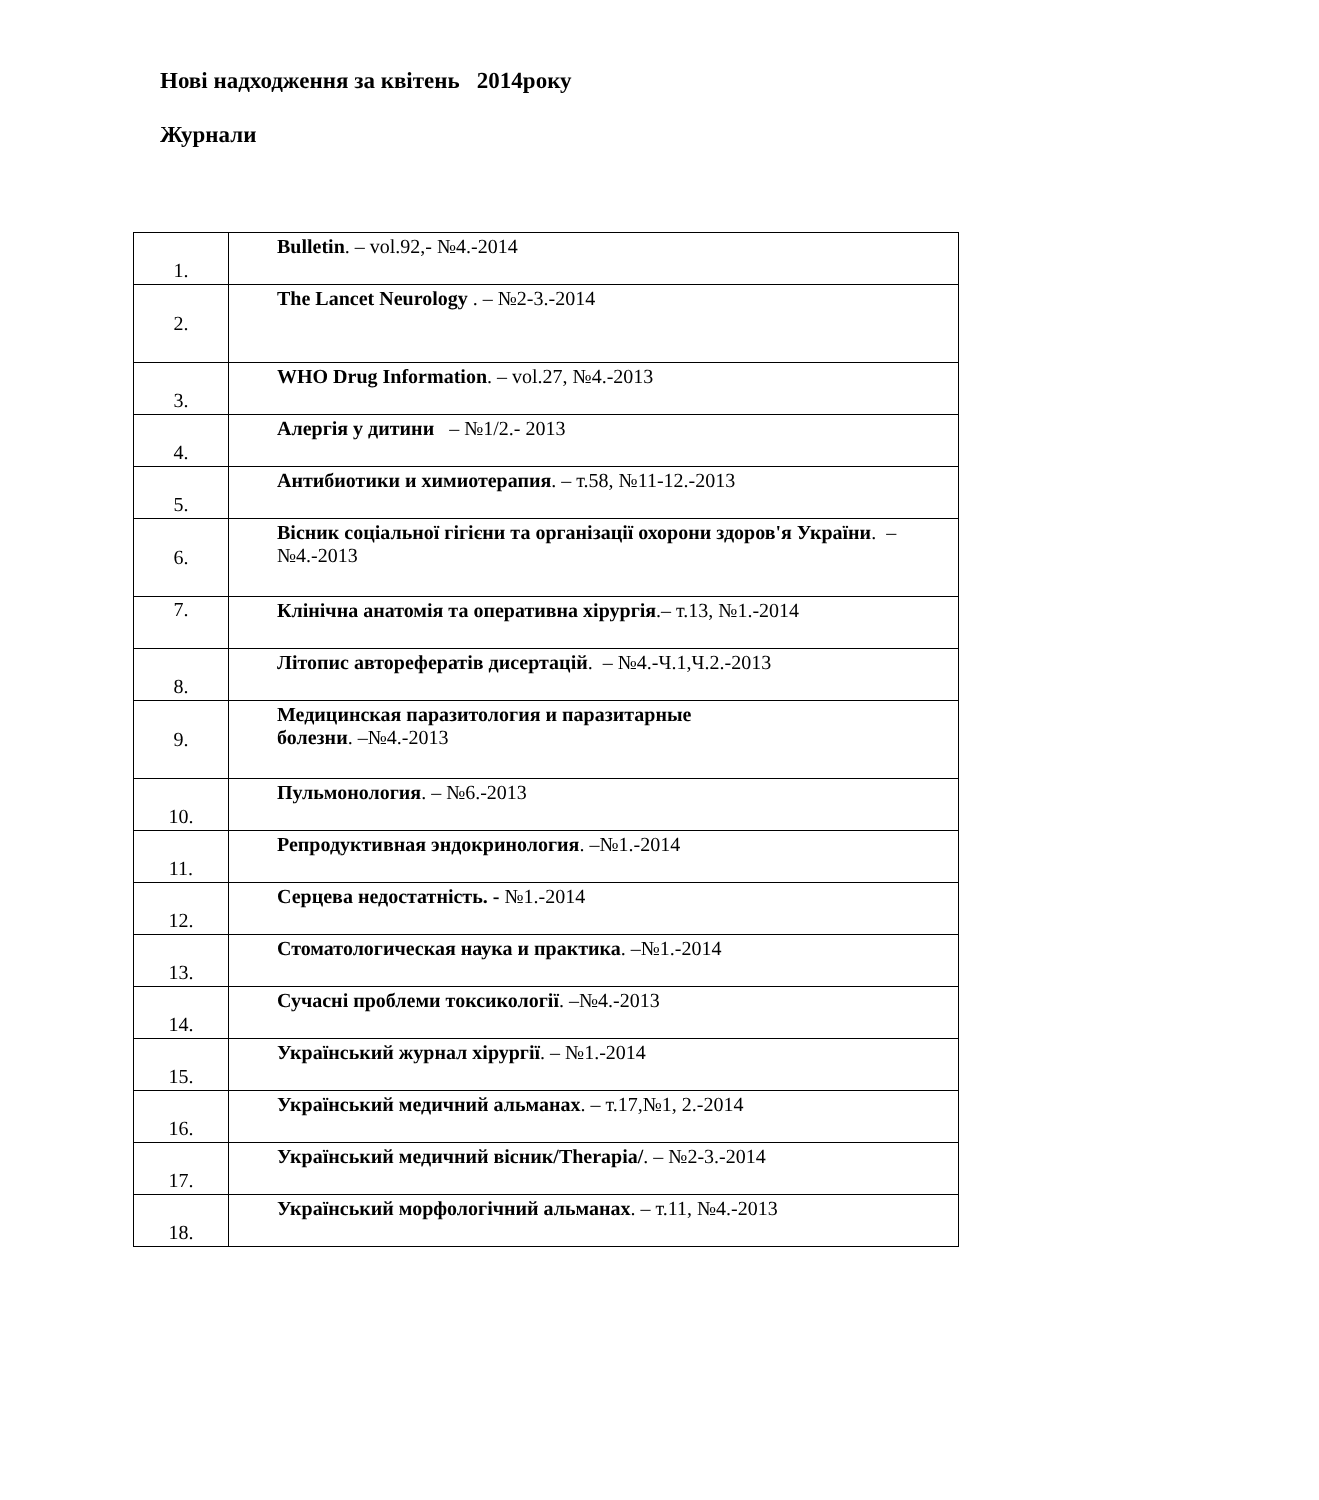Нові надходження за квітень 2014року
Журнали
| 1. | Bulletin . – vol.92,- №4.-2014 |
| 2. | The Lancet Neurology . – №2-3.-2014 |
| 3. | WHO Drug Information . – vol.27, №4.-2013 |
| 4. | Алергія у дитини – №1/2.- 2013 |
| 5. | Антибиотики и химиотерапия . – т.58, №11-12.-2013 |
| 6. | Вісник соціальної гігієни та організації охорони здоров'я України . – №4.-2013 |
| 7. | Клінічна анатомія та оперативна хірургія .– т.13, №1.-2014 |
| 8. | Літопис авторефератів дисертацій . – №4.-Ч.1,Ч.2.-2013 |
| 9. | Медицинская паразитология и паразитарные болезни . –№4.-2013 |
| 10. | Пульмонология . – №6.-2013 |
| 11. | Репродуктивная эндокринология . –№1.-2014 |
| 12. | Серцева недостатність. - №1.-2014 |
| 13. | Стоматологическая наука и практика . –№1.-2014 |
| 14. | Сучасні проблеми токсикології . –№4.-2013 |
| 15. | Український журнал хірургії . – №1.-2014 |
| 16. | Український медичний альманах . – т.17,№1, 2.-2014 |
| 17. | Український медичний вісник/Therapia/ . – №2-3.-2014 |
| 18. | Український морфологічний альманах . – т.11, №4.-2013 |